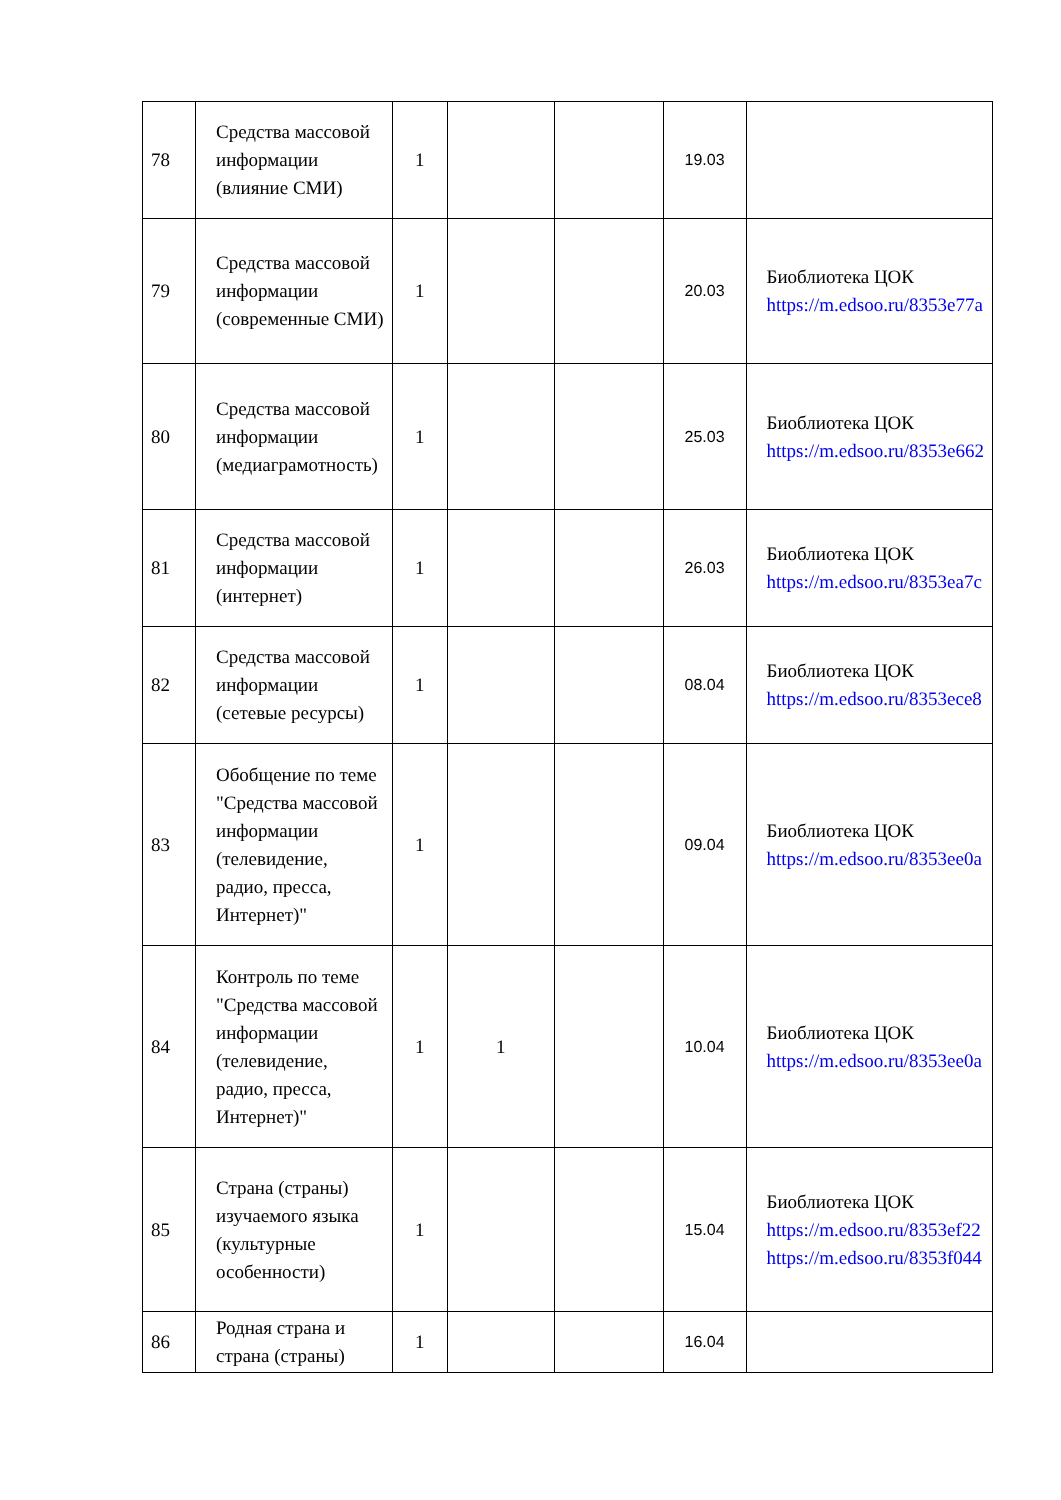| 78 | Средства массовой информации (влияние СМИ) | 1 | | | 19.03 | |
| 79 | Средства массовой информации (современные СМИ) | 1 | | | 20.03 | Биоблиотека ЦОК https://m.edsoo.ru/8353e77a |
| 80 | Средства массовой информации (медиаграмотность) | 1 | | | 25.03 | Биоблиотека ЦОК https://m.edsoo.ru/8353e662 |
| 81 | Средства массовой информации (интернет) | 1 | | | 26.03 | Биоблиотека ЦОК https://m.edsoo.ru/8353ea7c |
| 82 | Средства массовой информации (сетевые ресурсы) | 1 | | | 08.04 | Биоблиотека ЦОК https://m.edsoo.ru/8353ece8 |
| 83 | Обобщение по теме "Средства массовой информации (телевидение, радио, пресса, Интернет)" | 1 | | | 09.04 | Биоблиотека ЦОК https://m.edsoo.ru/8353ee0a |
| 84 | Контроль по теме "Средства массовой информации (телевидение, радио, пресса, Интернет)" | 1 | 1 | | 10.04 | Биоблиотека ЦОК https://m.edsoo.ru/8353ee0a |
| 85 | Страна (страны) изучаемого языка (культурные особенности) | 1 | | | 15.04 | Биоблиотека ЦОК https://m.edsoo.ru/8353ef22 https://m.edsoo.ru/8353f044 |
| 86 | Родная страна и страна (страны) | 1 | | | 16.04 | |